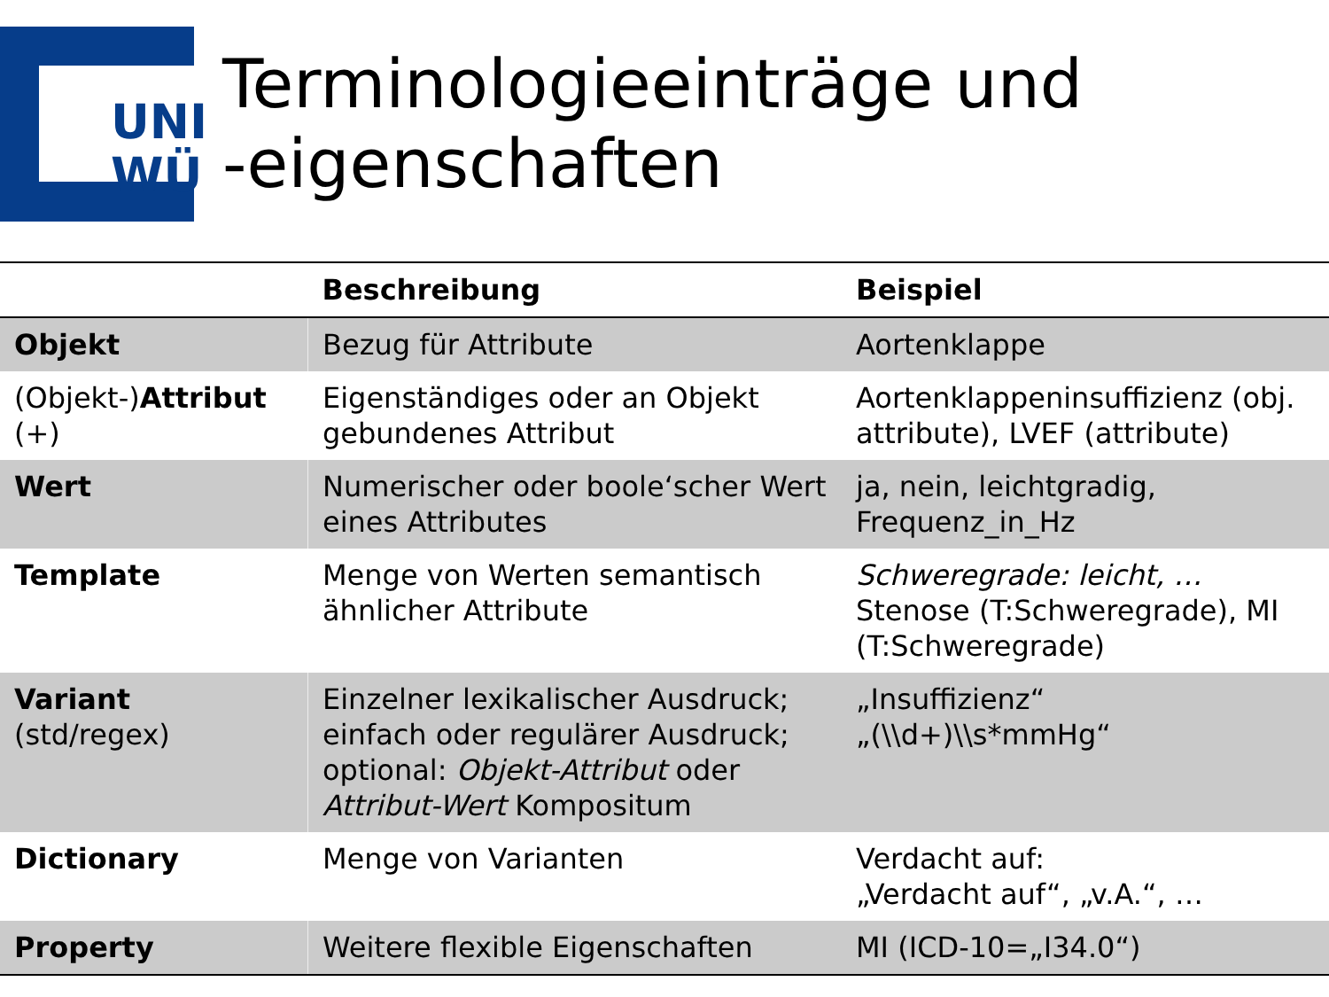UNI
WÜ
Terminologieeinträge und
-eigenschaften
| | Beschreibung | Beispiel |
| --- | --- | --- |
| Objekt | Bezug für Attribute | Aortenklappe |
| (Objekt-) Attribut (+) | Eigenständiges oder an Objekt gebundenes Attribut | Aortenklappeninsuffizienz (obj. attribute), LVEF (attribute) |
| Wert | Numerischer oder boole‘scher Wert eines Attributes | ja, nein, leichtgradig, Frequenz_in_Hz |
| Template | Menge von Werten semantisch ähnlicher Attribute | Schweregrade: leicht, … Stenose (T:Schweregrade), MI (T:Schweregrade) |
| Variant (std/regex) | Einzelner lexikalischer Ausdruck; einfach oder regulärer Ausdruck; optional: Objekt-Attribut oder Attribut-Wert Kompositum | „Insuffizienz“ „(\\d+)\\s*mmHg“ |
| Dictionary | Menge von Varianten | Verdacht auf: „Verdacht auf“, „v.A.“, … |
| Property | Weitere flexible Eigenschaften | MI (ICD-10=„I34.0“) |